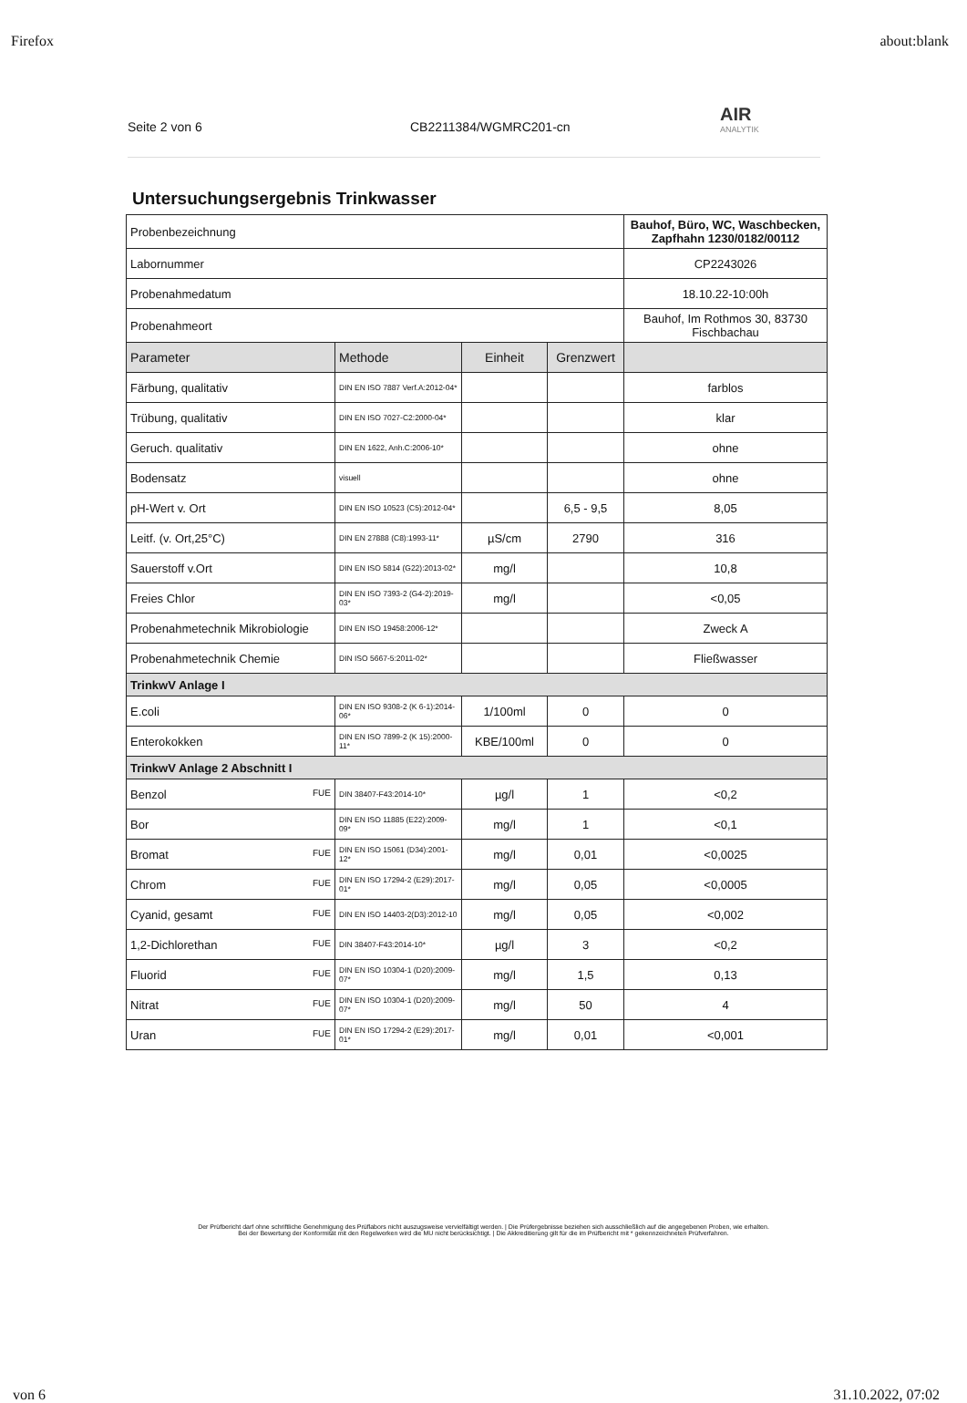Firefox about:blank
Seite 2 von 6 CB2211384/WGMRC201-cn AIR
ANALYTIK
Untersuchungsergebnis Trinkwasser
| Probenbezeichnung | | | | Bauhof, Büro, WC, Waschbecken, Zapfhahn 1230/0182/00112 |
| Labornummer | | | | CP2243026 |
| Probenahmedatum | | | | 18.10.22-10:00h |
| Probenahmeort | | | | Bauhof, Im Rothmos 30, 83730 Fischbachau |
| Parameter | Methode | Einheit | Grenzwert | |
| Färbung, qualitativ | DIN EN ISO 7887 Verf.A:2012-04* | | | farblos |
| Trübung, qualitativ | DIN EN ISO 7027-C2:2000-04* | | | klar |
| Geruch. qualitativ | DIN EN 1622, Anh.C:2006-10* | | | ohne |
| Bodensatz | visuell | | | ohne |
| pH-Wert v. Ort | DIN EN ISO 10523 (C5):2012-04* | | 6,5 - 9,5 | 8,05 |
| Leitf. (v. Ort,25°C) | DIN EN 27888 (C8):1993-11* | µS/cm | 2790 | 316 |
| Sauerstoff v.Ort | DIN EN ISO 5814 (G22):2013-02* | mg/l | | 10,8 |
| Freies Chlor | DIN EN ISO 7393-2 (G4-2):2019-03* | mg/l | | <0,05 |
| Probenahmetechnik Mikrobiologie | DIN EN ISO 19458:2006-12* | | | Zweck A |
| Probenahmetechnik Chemie | DIN ISO 5667-5:2011-02* | | | Fließwasser |
| TrinkwV Anlage I | | | | |
| E.coli | DIN EN ISO 9308-2 (K 6-1):2014-06* | 1/100ml | 0 | 0 |
| Enterokokken | DIN EN ISO 7899-2 (K 15):2000-11* | KBE/100ml | 0 | 0 |
| TrinkwV Anlage 2 Abschnitt I | | | | |
| Benzol FUE | DIN 38407-F43:2014-10* | µg/l | 1 | <0,2 |
| Bor | DIN EN ISO 11885 (E22):2009-09* | mg/l | 1 | <0,1 |
| Bromat FUE | DIN EN ISO 15061 (D34):2001-12* | mg/l | 0,01 | <0,0025 |
| Chrom FUE | DIN EN ISO 17294-2 (E29):2017-01* | mg/l | 0,05 | <0,0005 |
| Cyanid, gesamt FUE | DIN EN ISO 14403-2(D3):2012-10 | mg/l | 0,05 | <0,002 |
| 1,2-Dichlorethan FUE | DIN 38407-F43:2014-10* | µg/l | 3 | <0,2 |
| Fluorid FUE | DIN EN ISO 10304-1 (D20):2009-07* | mg/l | 1,5 | 0,13 |
| Nitrat FUE | DIN EN ISO 10304-1 (D20):2009-07* | mg/l | 50 | 4 |
| Uran FUE | DIN EN ISO 17294-2 (E29):2017-01* | mg/l | 0,01 | <0,001 |
Der Prüfbericht darf ohne schriftliche Genehmigung des Prüflabors nicht auszugsweise vervielfältigt werden. | Die Prüfergebnisse beziehen sich ausschließlich auf die angegebenen Proben, wie erhalten.
Bei der Bewertung der Konformität mit den Regelwerken wird die MU nicht berücksichtigt. | Die Akkreditierung gilt für die im Prüfbericht mit * gekennzeichneten Prüfverfahren.
von 6 31.10.2022, 07:02